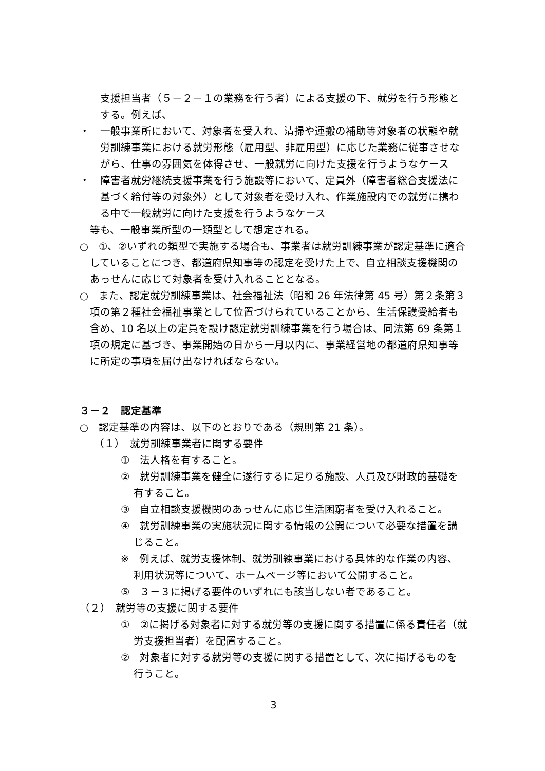支援担当者（５－２－１の業務を行う者）による支援の下、就労を行う形態とする。例えば、
・　一般事業所において、対象者を受入れ、清掃や運搬の補助等対象者の状態や就労訓練事業における就労形態（雇用型、非雇用型）に応じた業務に従事させながら、仕事の雰囲気を体得させ、一般就労に向けた支援を行うようなケース
・　障害者就労継続支援事業を行う施設等において、定員外（障害者総合支援法に基づく給付等の対象外）として対象者を受け入れ、作業施設内での就労に携わる中で一般就労に向けた支援を行うようなケース
等も、一般事業所型の一類型として想定される。
○　①、②いずれの類型で実施する場合も、事業者は就労訓練事業が認定基準に適合していることにつき、都道府県知事等の認定を受けた上で、自立相談支援機関のあっせんに応じて対象者を受け入れることとなる。
○　また、認定就労訓練事業は、社会福祉法（昭和 26 年法律第 45 号）第２条第３項の第２種社会福祉事業として位置づけられていることから、生活保護受給者も含め、10 名以上の定員を設け認定就労訓練事業を行う場合は、同法第 69 条第１項の規定に基づき、事業開始の日から一月以内に、事業経営地の都道府県知事等に所定の事項を届け出なければならない。
３－２　認定基準
○　認定基準の内容は、以下のとおりである（規則第 21 条）。
（１）　就労訓練事業者に関する要件
①　法人格を有すること。
②　就労訓練事業を健全に遂行するに足りる施設、人員及び財政的基礎を有すること。
③　自立相談支援機関のあっせんに応じ生活困窮者を受け入れること。
④　就労訓練事業の実施状況に関する情報の公開について必要な措置を講じること。
※　例えば、就労支援体制、就労訓練事業における具体的な作業の内容、利用状況等について、ホームページ等において公開すること。
⑤　３－３に掲げる要件のいずれにも該当しない者であること。
（２）　就労等の支援に関する要件
①　②に掲げる対象者に対する就労等の支援に関する措置に係る責任者（就労支援担当者）を配置すること。
②　対象者に対する就労等の支援に関する措置として、次に掲げるものを行うこと。
3